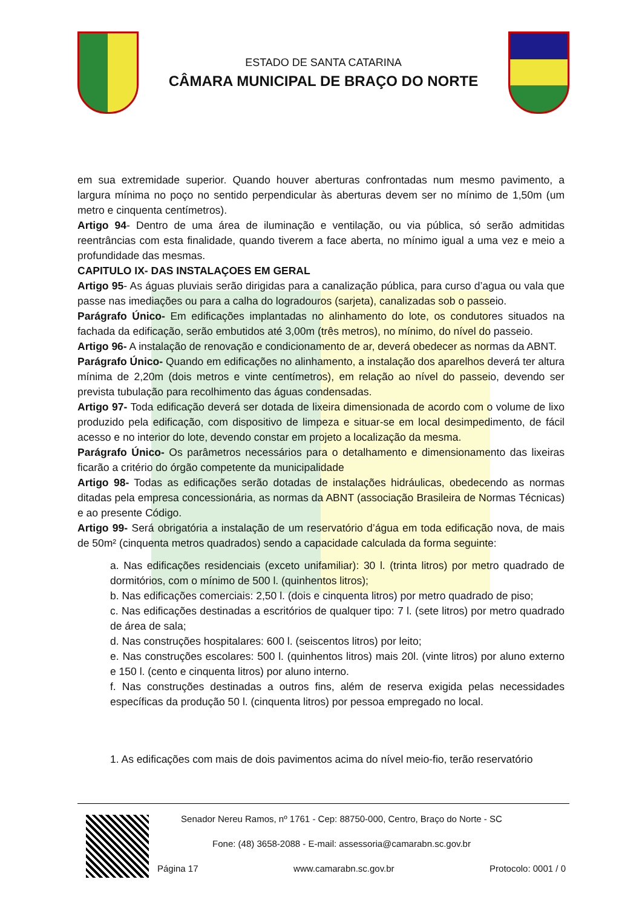ESTADO DE SANTA CATARINA
CÂMARA MUNICIPAL DE BRAÇO DO NORTE
em sua extremidade superior. Quando houver aberturas confrontadas num mesmo pavimento, a largura mínima no poço no sentido perpendicular às aberturas devem ser no mínimo de 1,50m (um metro e cinquenta centímetros).
Artigo 94- Dentro de uma área de iluminação e ventilação, ou via pública, só serão admitidas reentrâncias com esta finalidade, quando tiverem a face aberta, no mínimo igual a uma vez e meio a profundidade das mesmas.
CAPITULO IX- DAS INSTALAÇOES EM GERAL
Artigo 95- As águas pluviais serão dirigidas para a canalização pública, para curso d’agua ou vala que passe nas imediações ou para a calha do logradouros (sarjeta), canalizadas sob o passeio.
Parágrafo Único- Em edificações implantadas no alinhamento do lote, os condutores situados na fachada da edificação, serão embutidos até 3,00m (três metros), no mínimo, do nível do passeio.
Artigo 96- A instalação de renovação e condicionamento de ar, deverá obedecer as normas da ABNT.
Parágrafo Único- Quando em edificações no alinhamento, a instalação dos aparelhos deverá ter altura mínima de 2,20m (dois metros e vinte centímetros), em relação ao nível do passeio, devendo ser prevista tubulação para recolhimento das águas condensadas.
Artigo 97- Toda edificação deverá ser dotada de lixeira dimensionada de acordo com o volume de lixo produzido pela edificação, com dispositivo de limpeza e situar-se em local desimpedimento, de fácil acesso e no interior do lote, devendo constar em projeto a localização da mesma.
Parágrafo Único- Os parâmetros necessários para o detalhamento e dimensionamento das lixeiras ficarão a critério do órgão competente da municipalidade
Artigo 98- Todas as edificações serão dotadas de instalações hidráulicas, obedecendo as normas ditadas pela empresa concessionária, as normas da ABNT (associação Brasileira de Normas Técnicas) e ao presente Código.
Artigo 99- Será obrigatória a instalação de um reservatório d’água em toda edificação nova, de mais de 50m² (cinquenta metros quadrados) sendo a capacidade calculada da forma seguinte:
a. Nas edificações residenciais (exceto unifamiliar): 30 l. (trinta litros) por metro quadrado de dormitórios, com o mínimo de 500 l. (quinhentos litros);
b. Nas edificações comerciais: 2,50 l. (dois e cinquenta litros) por metro quadrado de piso;
c. Nas edificações destinadas a escritórios de qualquer tipo: 7 l. (sete litros) por metro quadrado de área de sala;
d. Nas construções hospitalares: 600 l. (seiscentos litros) por leito;
e. Nas construções escolares: 500 l. (quinhentos litros) mais 20l. (vinte litros) por aluno externo e 150 l. (cento e cinquenta litros) por aluno interno.
f. Nas construções destinadas a outros fins, além de reserva exigida pelas necessidades específicas da produção 50 l. (cinquenta litros) por pessoa empregado no local.
1. As edificações com mais de dois pavimentos acima do nível meio-fio, terão reservatório
Senador Nereu Ramos, nº 1761 - Cep: 88750-000, Centro, Braço do Norte - SC
Fone: (48) 3658-2088 - E-mail: assessoria@camarabn.sc.gov.br
Página 17 www.camarabn.sc.gov.br Protocolo: 0001 / 0